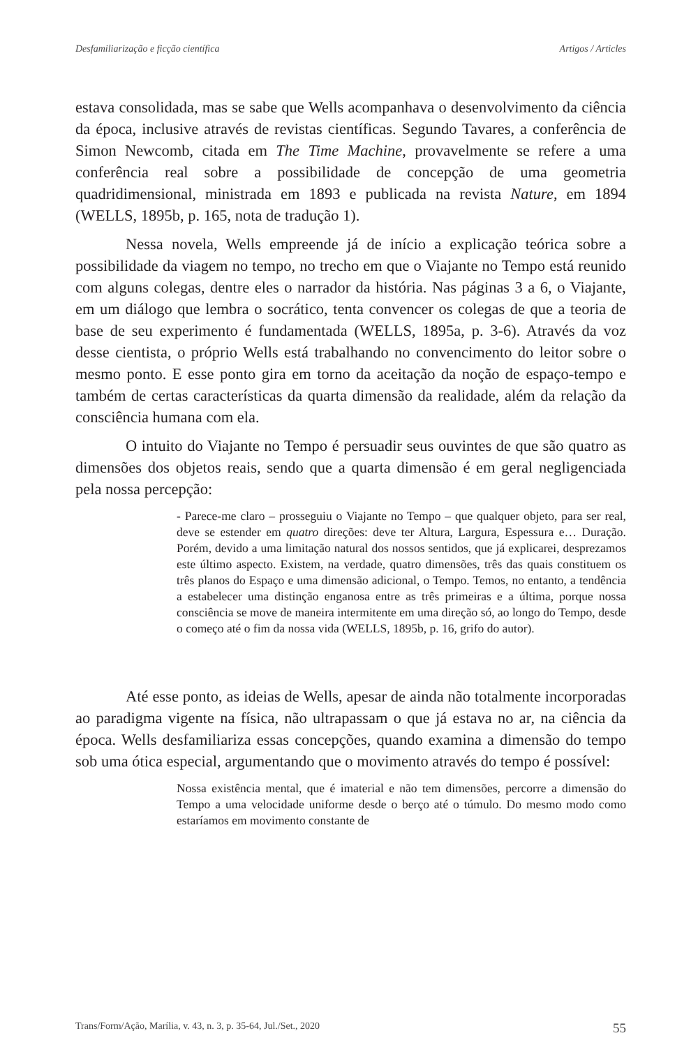Desfamiliarização e ficção científica Artigos / Articles
estava consolidada, mas se sabe que Wells acompanhava o desenvolvimento da ciência da época, inclusive através de revistas científicas. Segundo Tavares, a conferência de Simon Newcomb, citada em The Time Machine, provavelmente se refere a uma conferência real sobre a possibilidade de concepção de uma geometria quadridimensional, ministrada em 1893 e publicada na revista Nature, em 1894 (WELLS, 1895b, p. 165, nota de tradução 1).
Nessa novela, Wells empreende já de início a explicação teórica sobre a possibilidade da viagem no tempo, no trecho em que o Viajante no Tempo está reunido com alguns colegas, dentre eles o narrador da história. Nas páginas 3 a 6, o Viajante, em um diálogo que lembra o socrático, tenta convencer os colegas de que a teoria de base de seu experimento é fundamentada (WELLS, 1895a, p. 3-6). Através da voz desse cientista, o próprio Wells está trabalhando no convencimento do leitor sobre o mesmo ponto. E esse ponto gira em torno da aceitação da noção de espaço-tempo e também de certas características da quarta dimensão da realidade, além da relação da consciência humana com ela.
O intuito do Viajante no Tempo é persuadir seus ouvintes de que são quatro as dimensões dos objetos reais, sendo que a quarta dimensão é em geral negligenciada pela nossa percepção:
- Parece-me claro – prosseguiu o Viajante no Tempo – que qualquer objeto, para ser real, deve se estender em quatro direções: deve ter Altura, Largura, Espessura e… Duração. Porém, devido a uma limitação natural dos nossos sentidos, que já explicarei, desprezamos este último aspecto. Existem, na verdade, quatro dimensões, três das quais constituem os três planos do Espaço e uma dimensão adicional, o Tempo. Temos, no entanto, a tendência a estabelecer uma distinção enganosa entre as três primeiras e a última, porque nossa consciência se move de maneira intermitente em uma direção só, ao longo do Tempo, desde o começo até o fim da nossa vida (WELLS, 1895b, p. 16, grifo do autor).
Até esse ponto, as ideias de Wells, apesar de ainda não totalmente incorporadas ao paradigma vigente na física, não ultrapassam o que já estava no ar, na ciência da época. Wells desfamiliariza essas concepções, quando examina a dimensão do tempo sob uma ótica especial, argumentando que o movimento através do tempo é possível:
Nossa existência mental, que é imaterial e não tem dimensões, percorre a dimensão do Tempo a uma velocidade uniforme desde o berço até o túmulo. Do mesmo modo como estaríamos em movimento constante de
Trans/Form/Ação, Marília, v. 43, n. 3, p. 35-64, Jul./Set., 2020 55